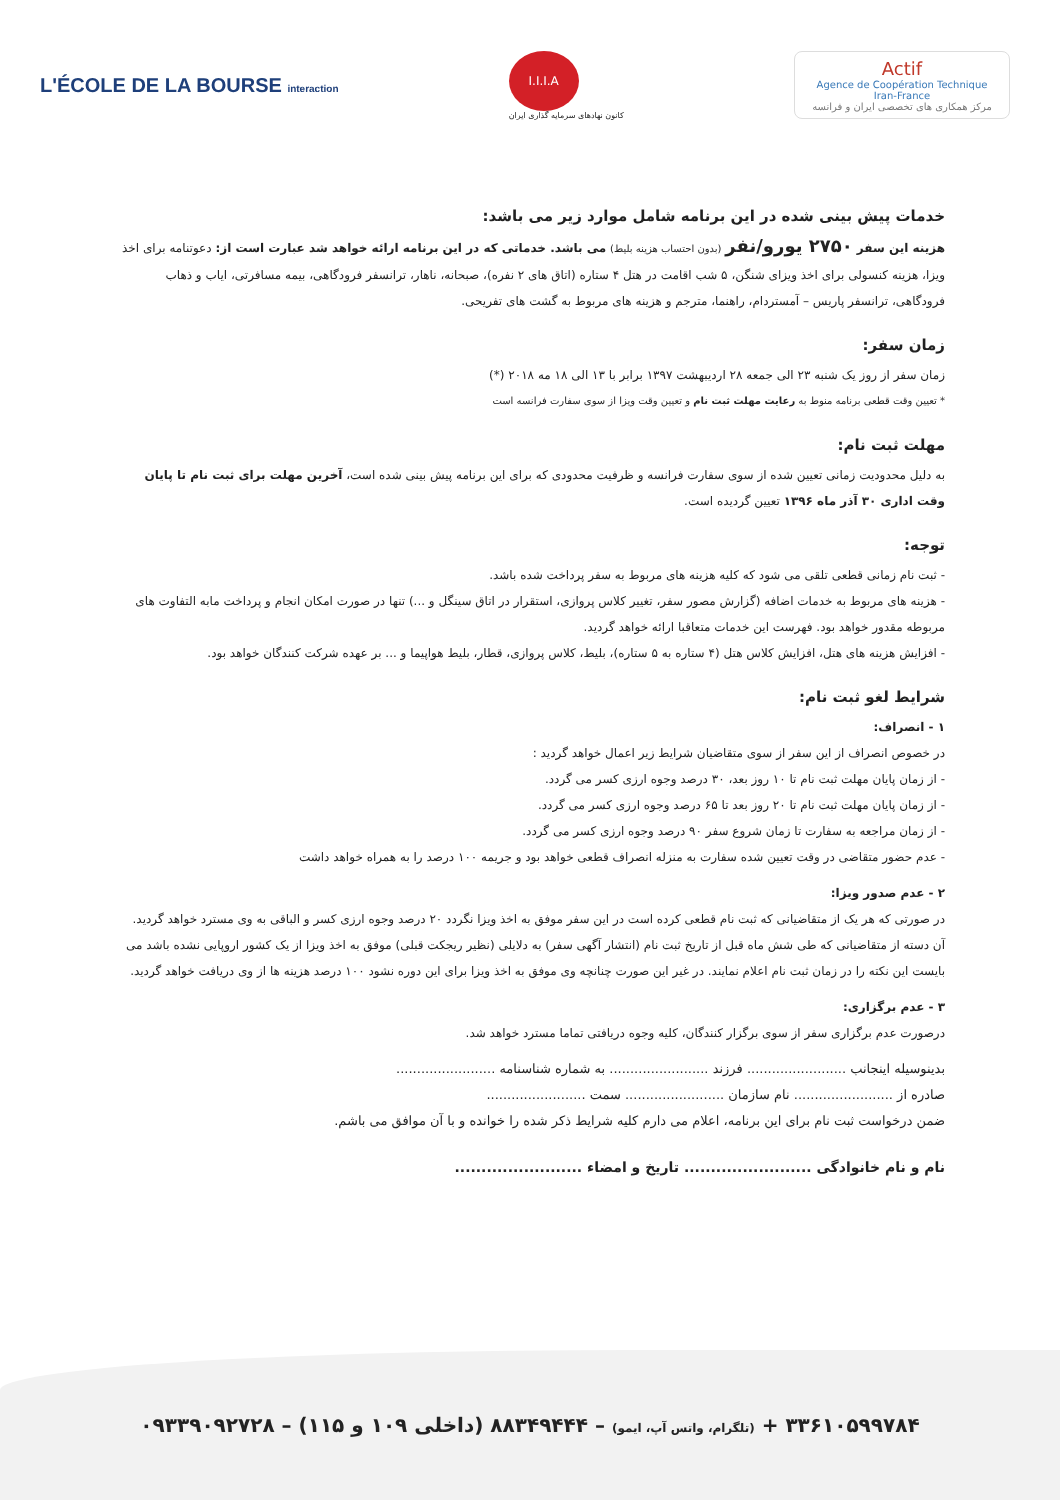L'ÉCOLE DE LA BOURSE interaction
I.I.I.A
کانون نهادهای سرمایه گذاری ایران
Actif
Agence de Coopération Technique Iran-France
مرکز همکاری های تخصصی ایران و فرانسه
خدمات پیش بینی شده در این برنامه شامل موارد زیر می باشد:
هزینه این سفر ۲۷۵۰ یورو/نفر (بدون احتساب هزینه بلیط) می باشد. خدماتی که در این برنامه ارائه خواهد شد عبارت است از: دعوتنامه برای اخذ ویزا، هزینه کنسولی برای اخذ ویزای شنگن، ۵ شب اقامت در هتل ۴ ستاره (اتاق های ۲ نفره)، صبحانه، ناهار، ترانسفر فرودگاهی، بیمه مسافرتی، ایاب و ذهاب فرودگاهی، ترانسفر پاریس – آمستردام، راهنما، مترجم و هزینه های مربوط به گشت های تفریحی.
زمان سفر:
زمان سفر از روز یک شنبه ۲۳ الی جمعه ۲۸ اردیبهشت ۱۳۹۷ برابر با ۱۳ الی ۱۸ مه ۲۰۱۸ (*)
* تعیین وقت قطعی برنامه منوط به رعایت مهلت ثبت نام و تعیین وقت ویزا از سوی سفارت فرانسه است
مهلت ثبت نام:
به دلیل محدودیت زمانی تعیین شده از سوی سفارت فرانسه و ظرفیت محدودی که برای این برنامه پیش بینی شده است، آخرین مهلت برای ثبت نام تا پایان وقت اداری ۳۰ آذر ماه ۱۳۹۶ تعیین گردیده است.
توجه:
- ثبت نام زمانی قطعی تلقی می شود که کلیه هزینه های مربوط به سفر پرداخت شده باشد.
- هزینه های مربوط به خدمات اضافه (گزارش مصور سفر، تغییر کلاس پروازی، استقرار در اتاق سینگل و ...) تنها در صورت امکان انجام و پرداخت مابه التفاوت های مربوطه مقدور خواهد بود. فهرست این خدمات متعاقبا ارائه خواهد گردید.
- افزایش هزینه های هتل، افزایش کلاس هتل (۴ ستاره به ۵ ستاره)، بلیط، کلاس پروازی، قطار، بلیط هواپیما و ... بر عهده شرکت کنندگان خواهد بود.
شرایط لغو ثبت نام:
۱ - انصراف:
در خصوص انصراف از این سفر از سوی متقاضیان شرایط زیر اعمال خواهد گردید :
- از زمان پایان مهلت ثبت نام تا ۱۰ روز بعد، ۳۰ درصد وجوه ارزی کسر می گردد.
- از زمان پایان مهلت ثبت نام تا ۲۰ روز بعد تا ۶۵ درصد وجوه ارزی کسر می گردد.
- از زمان مراجعه به سفارت تا زمان شروع سفر ۹۰ درصد وجوه ارزی کسر می گردد.
- عدم حضور متقاضی در وقت تعیین شده سفارت به منزله انصراف قطعی خواهد بود و جریمه ۱۰۰ درصد را به همراه خواهد داشت
۲ - عدم صدور ویزا:
در صورتی که هر یک از متقاضیانی که ثبت نام قطعی کرده است در این سفر موفق به اخذ ویزا نگردد ۲۰ درصد وجوه ارزی کسر و الباقی به وی مسترد خواهد گردید.
آن دسته از متقاضیانی که طی شش ماه قبل از تاریخ ثبت نام (انتشار آگهی سفر) به دلایلی (نظیر ریجکت قبلی) موفق به اخذ ویزا از یک کشور اروپایی نشده باشد می بایست این نکته را در زمان ثبت نام اعلام نمایند. در غیر این صورت چنانچه وی موفق به اخذ ویزا برای این دوره نشود ۱۰۰ درصد هزینه ها از وی دریافت خواهد گردید.
۳ - عدم برگزاری:
درصورت عدم برگزاری سفر از سوی برگزار کنندگان، کلیه وجوه دریافتی تماما مسترد خواهد شد.
بدینوسیله اینجانب ........................ فرزند ........................ به شماره شناسنامه ........................
صادره از ........................ نام سازمان ........................ سمت ........................
ضمن درخواست ثبت نام برای این برنامه، اعلام می دارم کلیه شرایط ذکر شده را خوانده و با آن موافق می باشم.
نام و نام خانوادگی ........................ تاریخ و امضاء ........................
۳۳۶۱۰۵۹۹۷۸۴ + (تلگرام، واتس آپ، ایمو) – ۸۸۳۴۹۴۴۴ (داخلی ۱۰۹ و ۱۱۵) – ۰۹۳۳۹۰۹۲۷۲۸